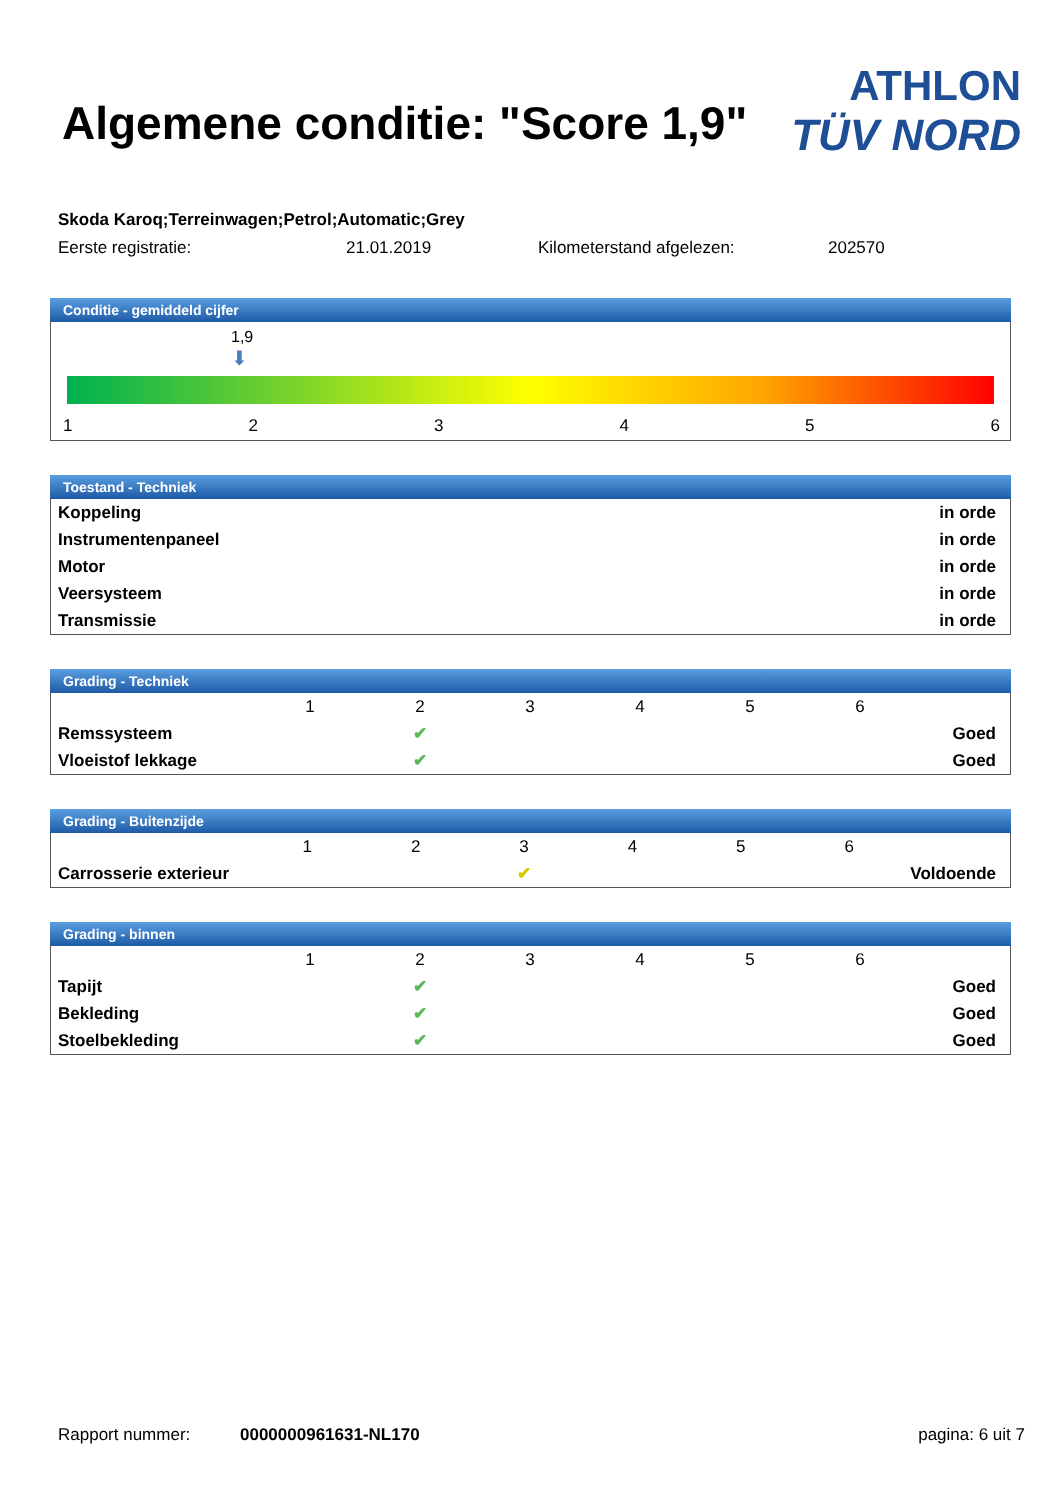Algemene conditie: "Score 1,9"
ATHLON
TÜV NORD
Skoda Karoq;Terreinwagen;Petrol;Automatic;Grey
Eerste registratie: 21.01.2019 Kilometerstand afgelezen: 202570
Conditie - gemiddeld cijfer
1,9
⬇
123456
Toestand - Techniek
| Koppeling | in orde |
| Instrumentenpaneel | in orde |
| Motor | in orde |
| Veersysteem | in orde |
| Transmissie | in orde |
Grading - Techniek
| | 1 | 2 | 3 | 4 | 5 | 6 | |
| Remssysteem | | ✔ | | | | | Goed |
| Vloeistof lekkage | | ✔ | | | | | Goed |
Grading - Buitenzijde
| | 1 | 2 | 3 | 4 | 5 | 6 | |
| Carrosserie exterieur | | | ✔ | | | | Voldoende |
Grading - binnen
| | 1 | 2 | 3 | 4 | 5 | 6 | |
| Tapijt | | ✔ | | | | | Goed |
| Bekleding | | ✔ | | | | | Goed |
| Stoelbekleding | | ✔ | | | | | Goed |
Rapport nummer: 0000000961631-NL170 pagina: 6 uit 7